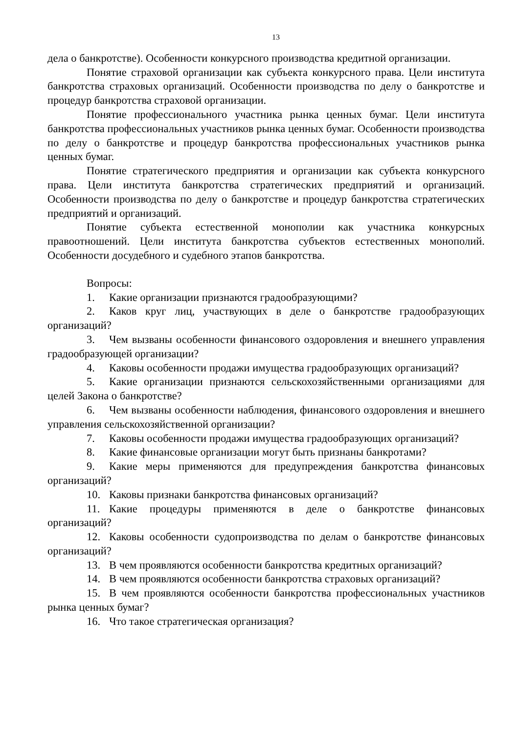13
дела о банкротстве). Особенности конкурсного производства кредитной организации.
Понятие страховой организации как субъекта конкурсного права. Цели института банкротства страховых организаций. Особенности производства по делу о банкротстве и процедур банкротства страховой организации.
Понятие профессионального участника рынка ценных бумаг. Цели института банкротства профессиональных участников рынка ценных бумаг. Особенности производства по делу о банкротстве и процедур банкротства профессиональных участников рынка ценных бумаг.
Понятие стратегического предприятия и организации как субъекта конкурсного права. Цели института банкротства стратегических предприятий и организаций. Особенности производства по делу о банкротстве и процедур банкротства стратегических предприятий и организаций.
Понятие субъекта естественной монополии как участника конкурсных правоотношений. Цели института банкротства субъектов естественных монополий. Особенности досудебного и судебного этапов банкротства.
Вопросы:
1. Какие организации признаются градообразующими?
2. Каков круг лиц, участвующих в деле о банкротстве градообразующих организаций?
3. Чем вызваны особенности финансового оздоровления и внешнего управления градообразующей организации?
4. Каковы особенности продажи имущества градообразующих организаций?
5. Какие организации признаются сельскохозяйственными организациями для целей Закона о банкротстве?
6. Чем вызваны особенности наблюдения, финансового оздоровления и внешнего управления сельскохозяйственной организации?
7. Каковы особенности продажи имущества градообразующих организаций?
8. Какие финансовые организации могут быть признаны банкротами?
9. Какие меры применяются для предупреждения банкротства финансовых организаций?
10. Каковы признаки банкротства финансовых организаций?
11. Какие процедуры применяются в деле о банкротстве финансовых организаций?
12. Каковы особенности судопроизводства по делам о банкротстве финансовых организаций?
13. В чем проявляются особенности банкротства кредитных организаций?
14. В чем проявляются особенности банкротства страховых организаций?
15. В чем проявляются особенности банкротства профессиональных участников рынка ценных бумаг?
16. Что такое стратегическая организация?